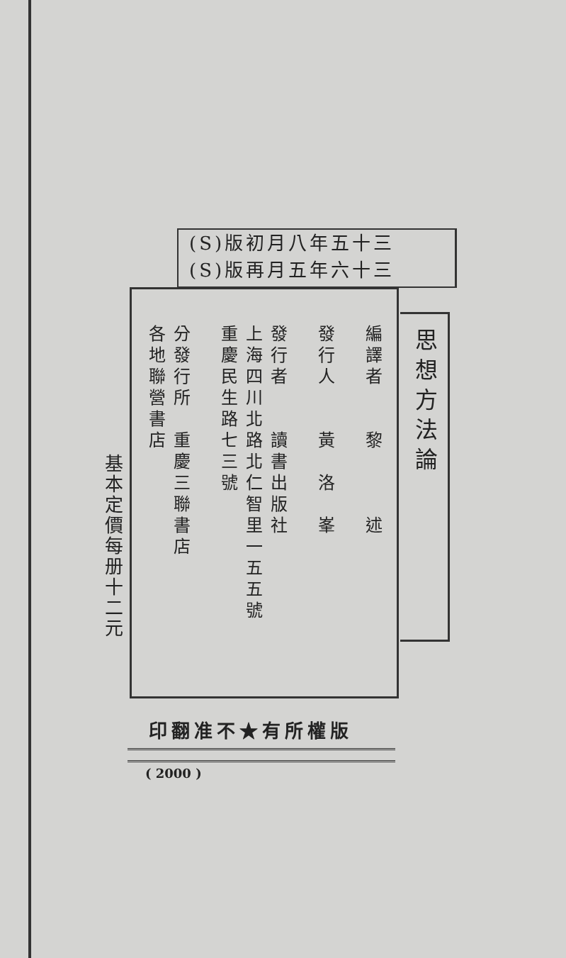(S)版初月八年五十三
(S)版再月五年六十三
思想方法論
編譯者　　黎　　　述
發行人　　黃　洛　峯
發行者　　讀書出版社
上海四川北路北仁智里一五五號
重慶民生路七三號
分發行所　重慶三聯書店
各地聯營書店
基本定價每册十二元
印翻准不★有所權版
( 2000 )